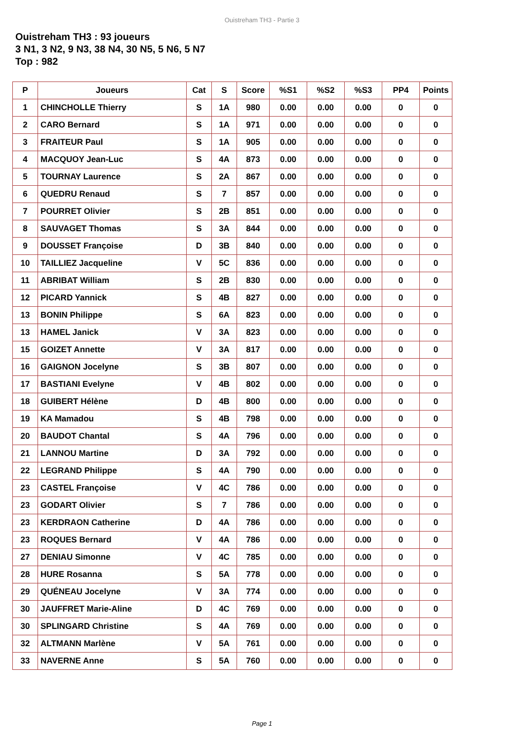Ouistreham TH3 - Partie 3
Ouistreham TH3 : 93 joueurs
3 N1, 3 N2, 9 N3, 38 N4, 30 N5, 5 N6, 5 N7
Top : 982
| P | Joueurs | Cat | S | Score | %S1 | %S2 | %S3 | PP4 | Points |
| --- | --- | --- | --- | --- | --- | --- | --- | --- | --- |
| 1 | CHINCHOLLE Thierry | S | 1A | 980 | 0.00 | 0.00 | 0.00 | 0 | 0 |
| 2 | CARO Bernard | S | 1A | 971 | 0.00 | 0.00 | 0.00 | 0 | 0 |
| 3 | FRAITEUR Paul | S | 1A | 905 | 0.00 | 0.00 | 0.00 | 0 | 0 |
| 4 | MACQUOY Jean-Luc | S | 4A | 873 | 0.00 | 0.00 | 0.00 | 0 | 0 |
| 5 | TOURNAY Laurence | S | 2A | 867 | 0.00 | 0.00 | 0.00 | 0 | 0 |
| 6 | QUEDRU Renaud | S | 7 | 857 | 0.00 | 0.00 | 0.00 | 0 | 0 |
| 7 | POURRET Olivier | S | 2B | 851 | 0.00 | 0.00 | 0.00 | 0 | 0 |
| 8 | SAUVAGET Thomas | S | 3A | 844 | 0.00 | 0.00 | 0.00 | 0 | 0 |
| 9 | DOUSSET Françoise | D | 3B | 840 | 0.00 | 0.00 | 0.00 | 0 | 0 |
| 10 | TAILLIEZ Jacqueline | V | 5C | 836 | 0.00 | 0.00 | 0.00 | 0 | 0 |
| 11 | ABRIBAT William | S | 2B | 830 | 0.00 | 0.00 | 0.00 | 0 | 0 |
| 12 | PICARD Yannick | S | 4B | 827 | 0.00 | 0.00 | 0.00 | 0 | 0 |
| 13 | BONIN Philippe | S | 6A | 823 | 0.00 | 0.00 | 0.00 | 0 | 0 |
| 13 | HAMEL Janick | V | 3A | 823 | 0.00 | 0.00 | 0.00 | 0 | 0 |
| 15 | GOIZET Annette | V | 3A | 817 | 0.00 | 0.00 | 0.00 | 0 | 0 |
| 16 | GAIGNON Jocelyne | S | 3B | 807 | 0.00 | 0.00 | 0.00 | 0 | 0 |
| 17 | BASTIANI Evelyne | V | 4B | 802 | 0.00 | 0.00 | 0.00 | 0 | 0 |
| 18 | GUIBERT Hélène | D | 4B | 800 | 0.00 | 0.00 | 0.00 | 0 | 0 |
| 19 | KA Mamadou | S | 4B | 798 | 0.00 | 0.00 | 0.00 | 0 | 0 |
| 20 | BAUDOT Chantal | S | 4A | 796 | 0.00 | 0.00 | 0.00 | 0 | 0 |
| 21 | LANNOU Martine | D | 3A | 792 | 0.00 | 0.00 | 0.00 | 0 | 0 |
| 22 | LEGRAND Philippe | S | 4A | 790 | 0.00 | 0.00 | 0.00 | 0 | 0 |
| 23 | CASTEL Françoise | V | 4C | 786 | 0.00 | 0.00 | 0.00 | 0 | 0 |
| 23 | GODART Olivier | S | 7 | 786 | 0.00 | 0.00 | 0.00 | 0 | 0 |
| 23 | KERDRAON Catherine | D | 4A | 786 | 0.00 | 0.00 | 0.00 | 0 | 0 |
| 23 | ROQUES Bernard | V | 4A | 786 | 0.00 | 0.00 | 0.00 | 0 | 0 |
| 27 | DENIAU Simonne | V | 4C | 785 | 0.00 | 0.00 | 0.00 | 0 | 0 |
| 28 | HURE Rosanna | S | 5A | 778 | 0.00 | 0.00 | 0.00 | 0 | 0 |
| 29 | QUÉNEAU Jocelyne | V | 3A | 774 | 0.00 | 0.00 | 0.00 | 0 | 0 |
| 30 | JAUFFRET Marie-Aline | D | 4C | 769 | 0.00 | 0.00 | 0.00 | 0 | 0 |
| 30 | SPLINGARD Christine | S | 4A | 769 | 0.00 | 0.00 | 0.00 | 0 | 0 |
| 32 | ALTMANN Marlène | V | 5A | 761 | 0.00 | 0.00 | 0.00 | 0 | 0 |
| 33 | NAVERNE Anne | S | 5A | 760 | 0.00 | 0.00 | 0.00 | 0 | 0 |
Page 1